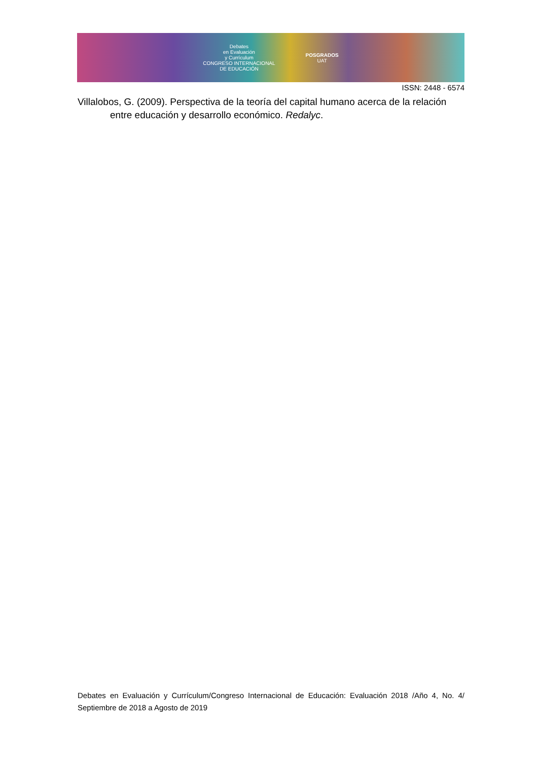Debates
en Evaluación
y Currículum
CONGRESO INTERNACIONAL
DE EDUCACIÓN
POSGRADOS
UAT
ISSN: 2448 - 6574
Villalobos, G. (2009). Perspectiva de la teoría del capital humano acerca de la relación entre educación y desarrollo económico. Redalyc.
Debates en Evaluación y Currículum/Congreso Internacional de Educación: Evaluación 2018 /Año 4, No. 4/ Septiembre de 2018 a Agosto de 2019